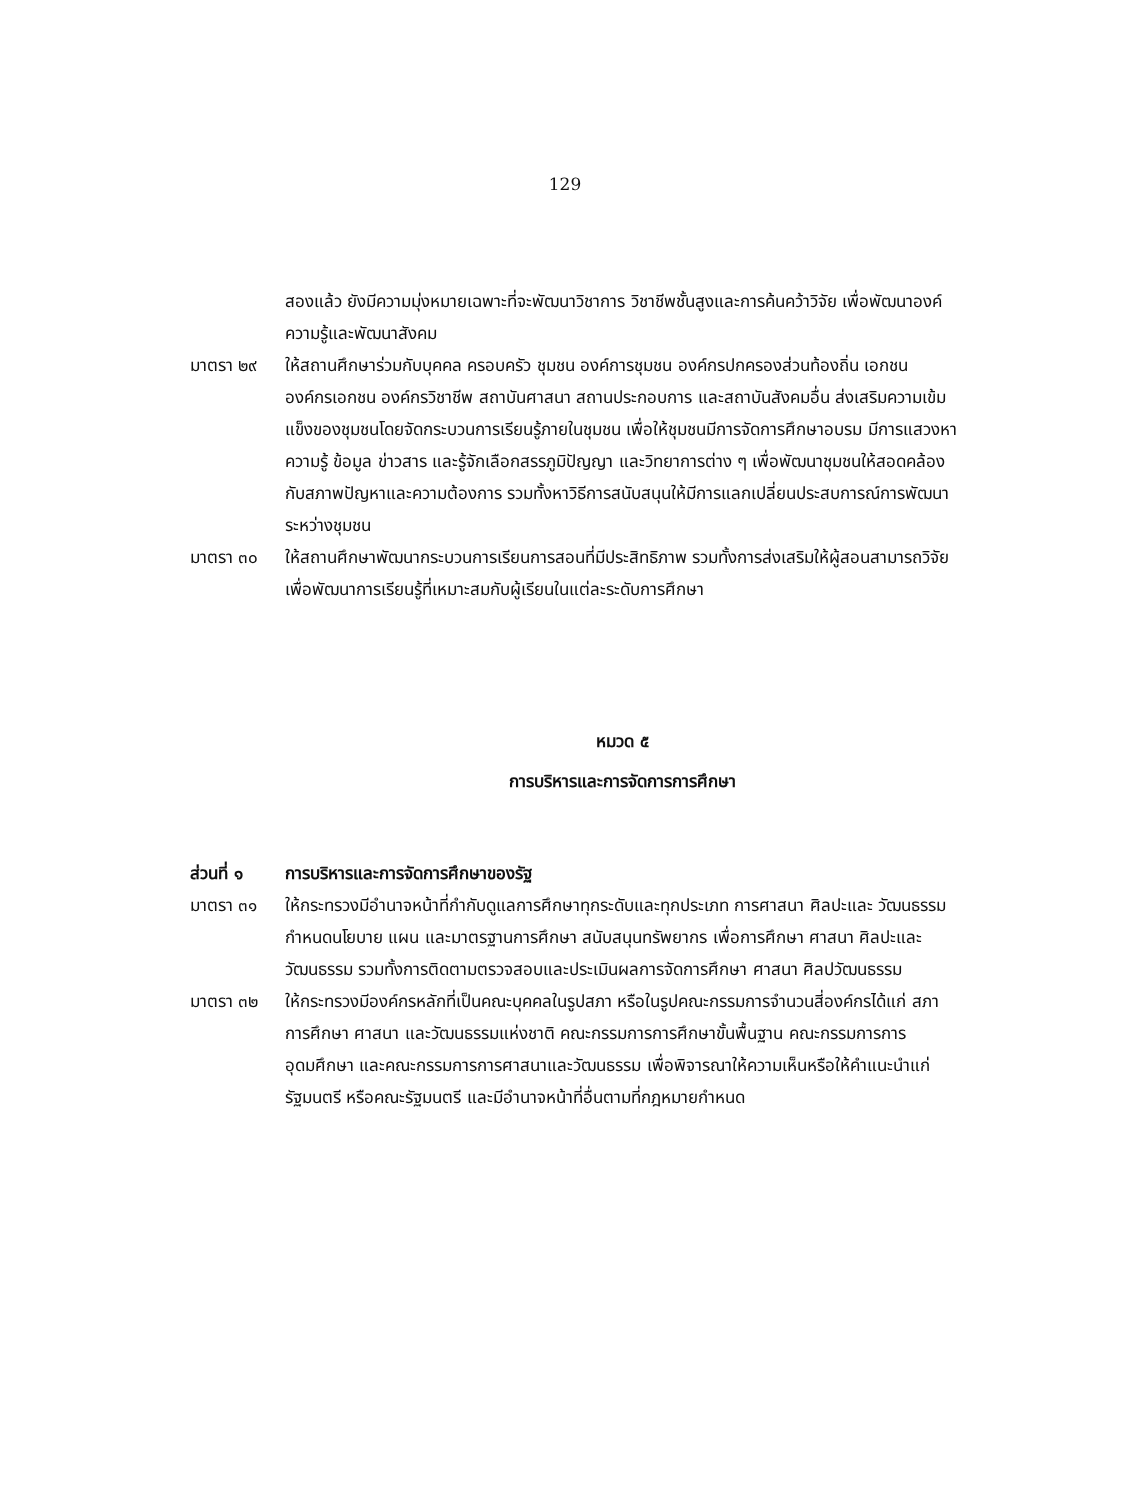129
สองแล้ว ยังมีความมุ่งหมายเฉพาะที่จะพัฒนาวิชาการ วิชาชีพชั้นสูงและการค้นคว้าวิจัย เพื่อพัฒนาองค์ความรู้และพัฒนาสังคม
มาตรา ๒๙ ให้สถานศึกษาร่วมกับบุคคล ครอบครัว ชุมชน องค์การชุมชน องค์กรปกครองส่วนท้องถิ่น เอกชน องค์กรเอกชน องค์กรวิชาชีพ สถาบันศาสนา สถานประกอบการ และสถาบันสังคมอื่น ส่งเสริมความเข้มแข็งของชุมชนโดยจัดกระบวนการเรียนรู้ภายในชุมชน เพื่อให้ชุมชนมีการจัดการศึกษาอบรม มีการแสวงหาความรู้ ข้อมูล ข่าวสาร และรู้จักเลือกสรรภูมิปัญญา และวิทยาการต่าง ๆ เพื่อพัฒนาชุมชนให้สอดคล้องกับสภาพปัญหาและความต้องการ รวมทั้งหาวิธีการสนับสนุนให้มีการแลกเปลี่ยนประสบการณ์การพัฒนาระหว่างชุมชน
มาตรา ๓๐ ให้สถานศึกษาพัฒนากระบวนการเรียนการสอนที่มีประสิทธิภาพ รวมทั้งการส่งเสริมให้ผู้สอนสามารถวิจัยเพื่อพัฒนาการเรียนรู้ที่เหมาะสมกับผู้เรียนในแต่ละระดับการศึกษา
หมวด ๕
การบริหารและการจัดการการศึกษา
ส่วนที่ ๑ การบริหารและการจัดการศึกษาของรัฐ
มาตรา ๓๑ ให้กระทรวงมีอำนาจหน้าที่กำกับดูแลการศึกษาทุกระดับและทุกประเภท การศาสนา ศิลปะและ วัฒนธรรม กำหนดนโยบาย แผน และมาตรฐานการศึกษา สนับสนุนทรัพยากร เพื่อการศึกษา ศาสนา ศิลปะและวัฒนธรรม รวมทั้งการติดตามตรวจสอบและประเมินผลการจัดการศึกษา ศาสนา ศิลปวัฒนธรรม
มาตรา ๓๒ ให้กระทรวงมีองค์กรหลักที่เป็นคณะบุคคลในรูปสภา หรือในรูปคณะกรรมการจำนวนสี่องค์กรได้แก่ สภาการศึกษา ศาสนา และวัฒนธรรมแห่งชาติ คณะกรรมการการศึกษาขั้นพื้นฐาน คณะกรรมการการอุดมศึกษา และคณะกรรมการการศาสนาและวัฒนธรรม เพื่อพิจารณาให้ความเห็นหรือให้คำแนะนำแก่รัฐมนตรี หรือคณะรัฐมนตรี และมีอำนาจหน้าที่อื่นตามที่กฎหมายกำหนด